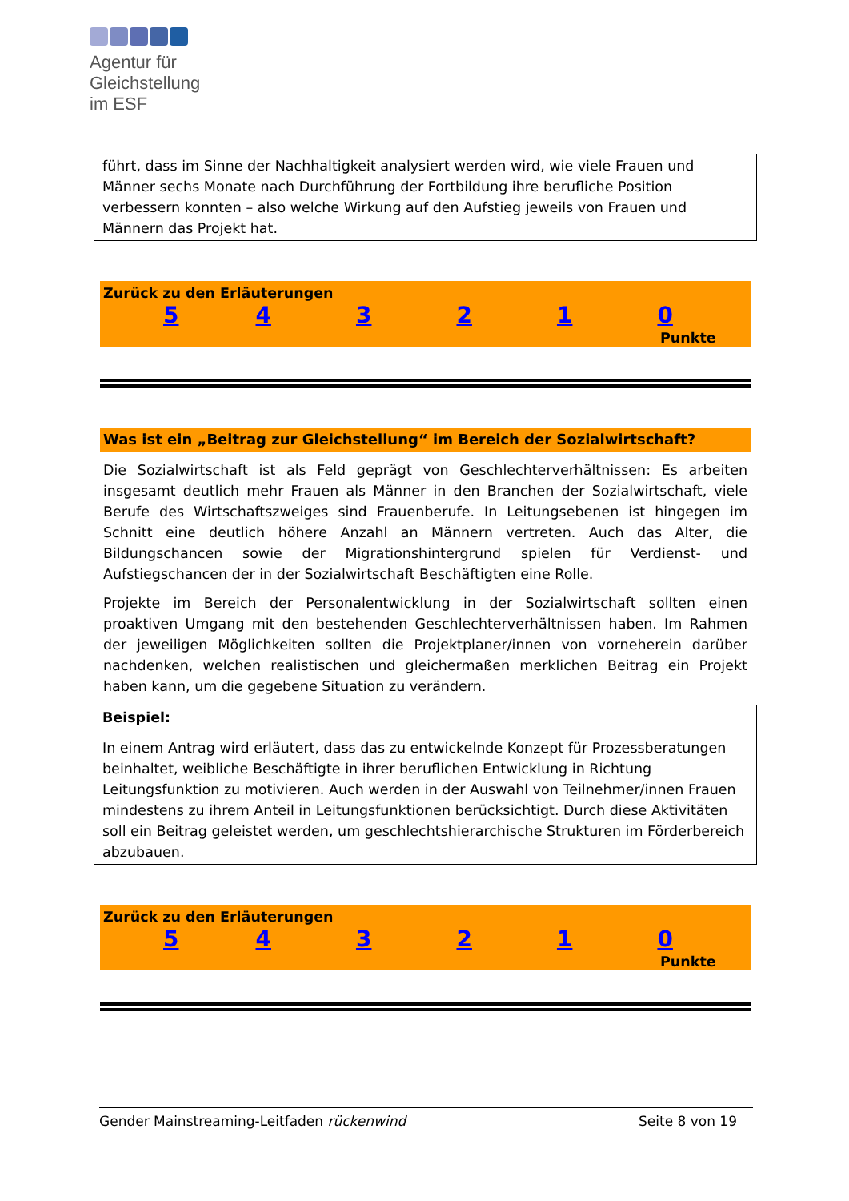Agentur für
Gleichstellung
im ESF
führt, dass im Sinne der Nachhaltigkeit analysiert werden wird, wie viele Frauen und Männer sechs Monate nach Durchführung der Fortbildung ihre berufliche Position verbessern konnten – also welche Wirkung auf den Aufstieg jeweils von Frauen und Männern das Projekt hat.
Zurück zu den Erläuterungen
543210
Punkte
Was ist ein „Beitrag zur Gleichstellung“ im Bereich der Sozialwirtschaft?
Die Sozialwirtschaft ist als Feld geprägt von Geschlechterverhältnissen: Es arbeiten insgesamt deutlich mehr Frauen als Männer in den Branchen der Sozialwirtschaft, viele Berufe des Wirtschaftszweiges sind Frauenberufe. In Leitungsebenen ist hingegen im Schnitt eine deutlich höhere Anzahl an Männern vertreten. Auch das Alter, die Bildungschancen sowie der Migrationshintergrund spielen für Verdienst- und Aufstiegschancen der in der Sozialwirtschaft Beschäftigten eine Rolle.
Projekte im Bereich der Personalentwicklung in der Sozialwirtschaft sollten einen proaktiven Umgang mit den bestehenden Geschlechterverhältnissen haben. Im Rahmen der jeweiligen Möglichkeiten sollten die Projektplaner/innen von vorneherein darüber nachdenken, welchen realistischen und gleichermaßen merklichen Beitrag ein Projekt haben kann, um die gegebene Situation zu verändern.
Beispiel:
In einem Antrag wird erläutert, dass das zu entwickelnde Konzept für Prozessberatungen beinhaltet, weibliche Beschäftigte in ihrer beruflichen Entwicklung in Richtung Leitungsfunktion zu motivieren. Auch werden in der Auswahl von Teilnehmer/innen Frauen mindestens zu ihrem Anteil in Leitungsfunktionen berücksichtigt. Durch diese Aktivitäten soll ein Beitrag geleistet werden, um geschlechtshierarchische Strukturen im Förderbereich abzubauen.
Zurück zu den Erläuterungen
543210
Punkte
Gender Mainstreaming-Leitfaden rückenwind Seite 8 von 19